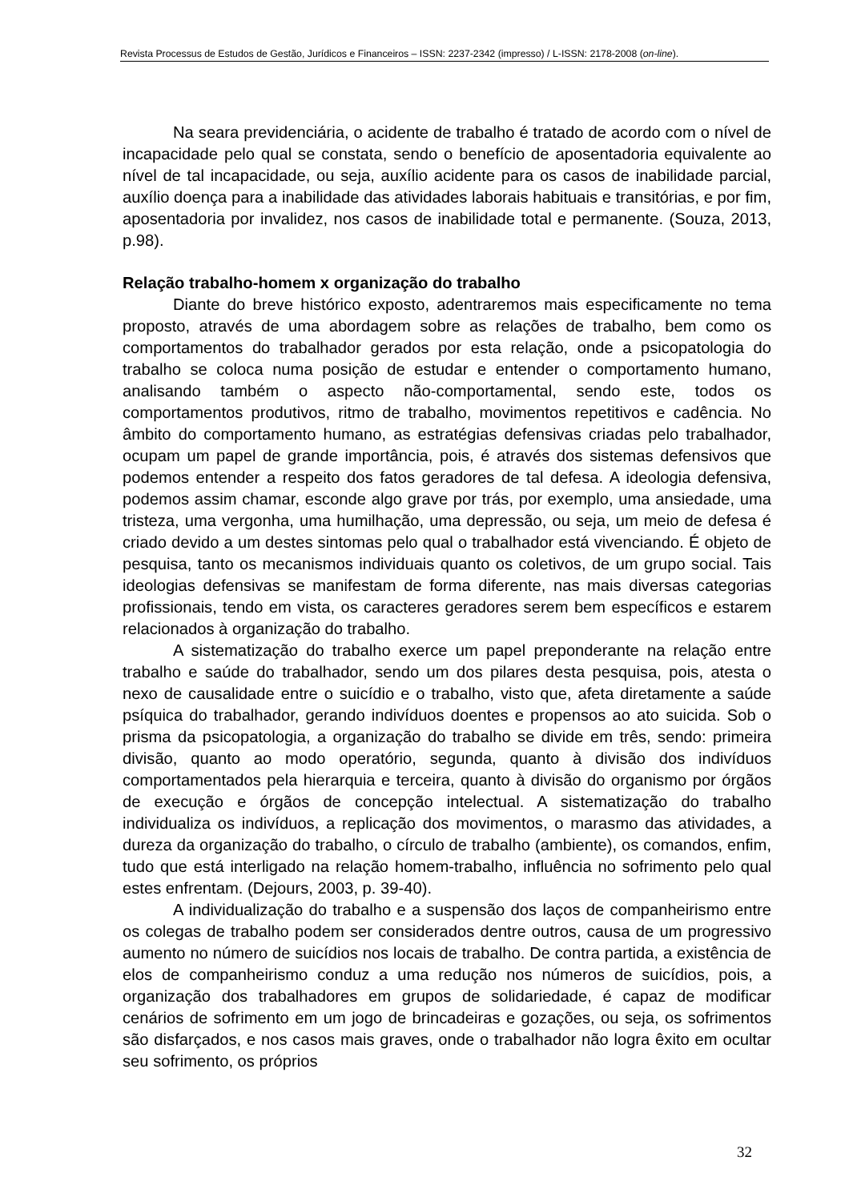Revista Processus de Estudos de Gestão, Jurídicos e Financeiros – ISSN: 2237-2342 (impresso) / L-ISSN: 2178-2008 (on-line).
Na seara previdenciária, o acidente de trabalho é tratado de acordo com o nível de incapacidade pelo qual se constata, sendo o benefício de aposentadoria equivalente ao nível de tal incapacidade, ou seja, auxílio acidente para os casos de inabilidade parcial, auxílio doença para a inabilidade das atividades laborais habituais e transitórias, e por fim, aposentadoria por invalidez, nos casos de inabilidade total e permanente. (Souza, 2013, p.98).
Relação trabalho-homem x organização do trabalho
Diante do breve histórico exposto, adentraremos mais especificamente no tema proposto, através de uma abordagem sobre as relações de trabalho, bem como os comportamentos do trabalhador gerados por esta relação, onde a psicopatologia do trabalho se coloca numa posição de estudar e entender o comportamento humano, analisando também o aspecto não-comportamental, sendo este, todos os comportamentos produtivos, ritmo de trabalho, movimentos repetitivos e cadência. No âmbito do comportamento humano, as estratégias defensivas criadas pelo trabalhador, ocupam um papel de grande importância, pois, é através dos sistemas defensivos que podemos entender a respeito dos fatos geradores de tal defesa. A ideologia defensiva, podemos assim chamar, esconde algo grave por trás, por exemplo, uma ansiedade, uma tristeza, uma vergonha, uma humilhação, uma depressão, ou seja, um meio de defesa é criado devido a um destes sintomas pelo qual o trabalhador está vivenciando. É objeto de pesquisa, tanto os mecanismos individuais quanto os coletivos, de um grupo social. Tais ideologias defensivas se manifestam de forma diferente, nas mais diversas categorias profissionais, tendo em vista, os caracteres geradores serem bem específicos e estarem relacionados à organização do trabalho.
A sistematização do trabalho exerce um papel preponderante na relação entre trabalho e saúde do trabalhador, sendo um dos pilares desta pesquisa, pois, atesta o nexo de causalidade entre o suicídio e o trabalho, visto que, afeta diretamente a saúde psíquica do trabalhador, gerando indivíduos doentes e propensos ao ato suicida. Sob o prisma da psicopatologia, a organização do trabalho se divide em três, sendo: primeira divisão, quanto ao modo operatório, segunda, quanto à divisão dos indivíduos comportamentados pela hierarquia e terceira, quanto à divisão do organismo por órgãos de execução e órgãos de concepção intelectual. A sistematização do trabalho individualiza os indivíduos, a replicação dos movimentos, o marasmo das atividades, a dureza da organização do trabalho, o círculo de trabalho (ambiente), os comandos, enfim, tudo que está interligado na relação homem-trabalho, influência no sofrimento pelo qual estes enfrentam. (Dejours, 2003, p. 39-40).
A individualização do trabalho e a suspensão dos laços de companheirismo entre os colegas de trabalho podem ser considerados dentre outros, causa de um progressivo aumento no número de suicídios nos locais de trabalho. De contra partida, a existência de elos de companheirismo conduz a uma redução nos números de suicídios, pois, a organização dos trabalhadores em grupos de solidariedade, é capaz de modificar cenários de sofrimento em um jogo de brincadeiras e gozações, ou seja, os sofrimentos são disfarçados, e nos casos mais graves, onde o trabalhador não logra êxito em ocultar seu sofrimento, os próprios
32